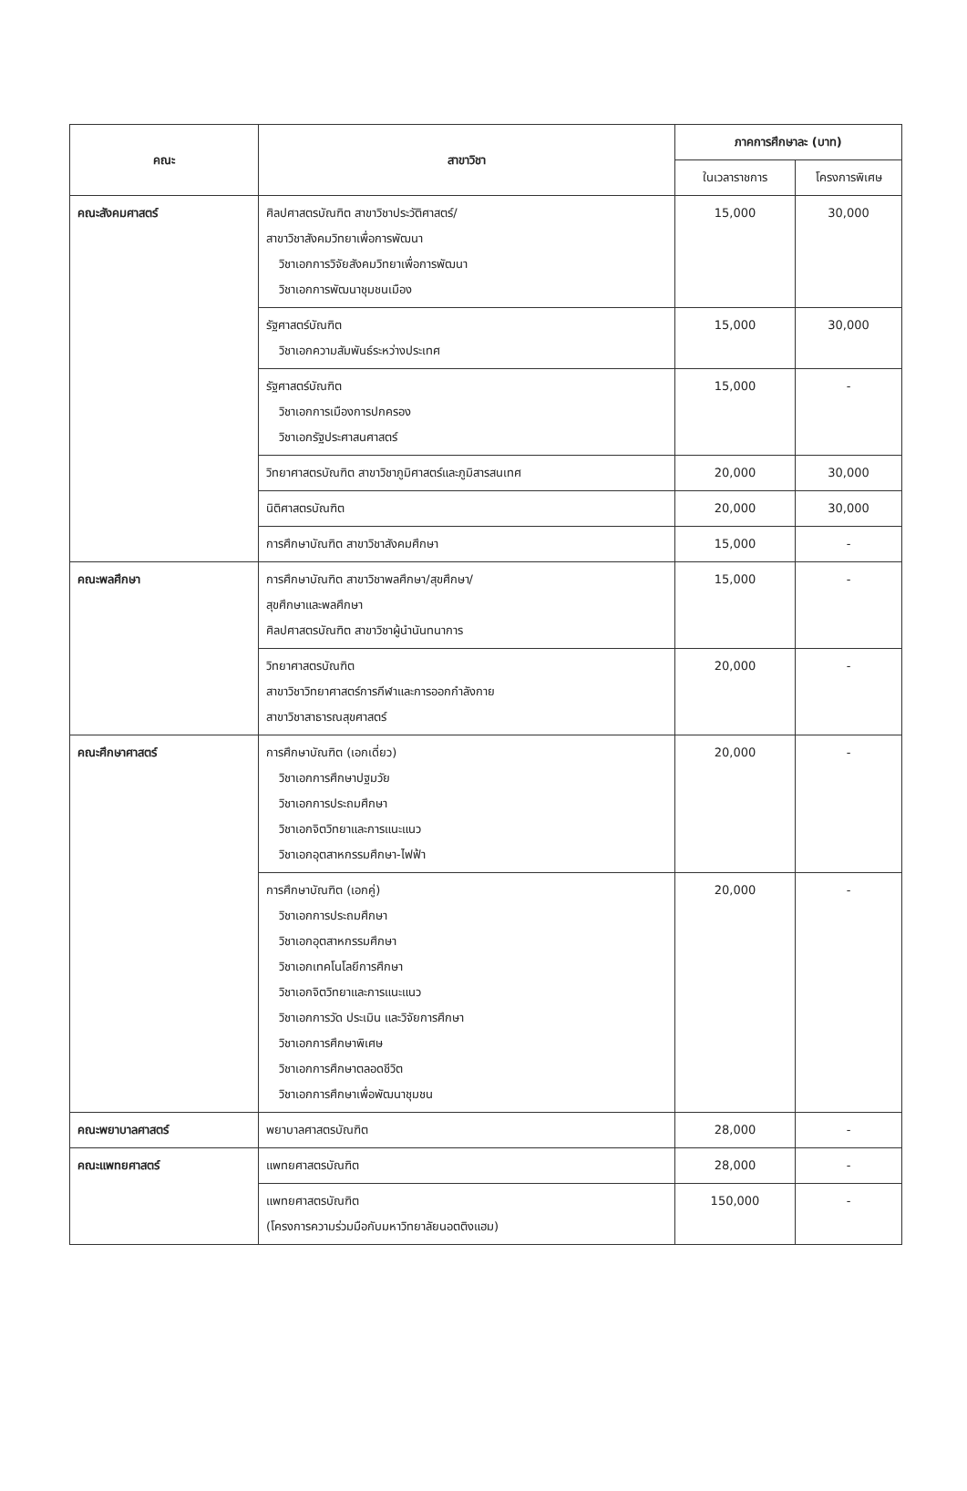| คณะ | สาขาวิชา | ภาคการศึกษาละ (บาท) | |
| --- | --- | --- | --- |
| | | ในเวลาราชการ | โครงการพิเศษ |
| คณะสังคมศาสตร์ | ศิลปศาสตรบัณฑิต สาขาวิชาประวัติศาสตร์/ สาขาวิชาสังคมวิทยาเพื่อการพัฒนา วิชาเอกการวิจัยสังคมวิทยาเพื่อการพัฒนา วิชาเอกการพัฒนาชุมชนเมือง | 15,000 | 30,000 |
| | รัฐศาสตร์บัณฑิต วิชาเอกความสัมพันธ์ระหว่างประเทศ | 15,000 | 30,000 |
| | รัฐศาสตร์บัณฑิต วิชาเอกการเมืองการปกครอง วิชาเอกรัฐประศาสนศาสตร์ | 15,000 | - |
| | วิทยาศาสตรบัณฑิต สาขาวิชาภูมิศาสตร์และภูมิสารสนเทศ | 20,000 | 30,000 |
| | นิติศาสตรบัณฑิต | 20,000 | 30,000 |
| | การศึกษาบัณฑิต สาขาวิชาสังคมศึกษา | 15,000 | - |
| คณะพลศึกษา | การศึกษาบัณฑิต สาขาวิชาพลศึกษา/สุขศึกษา/ สุขศึกษาและพลศึกษา ศิลปศาสตรบัณฑิต สาขาวิชาผู้นำนันทนาการ | 15,000 | - |
| | วิทยาศาสตรบัณฑิต สาขาวิชาวิทยาศาสตร์การกีฬาและการออกกำลังกาย สาขาวิชาสาธารณสุขศาสตร์ | 20,000 | - |
| คณะศึกษาศาสตร์ | การศึกษาบัณฑิต (เอกเดี่ยว) วิชาเอกการศึกษาปฐมวัย วิชาเอกการประถมศึกษา วิชาเอกจิตวิทยาและการแนะแนว วิชาเอกอุตสาหกรรมศึกษา-ไฟฟ้า | 20,000 | - |
| | การศึกษาบัณฑิต (เอกคู่) วิชาเอกการประถมศึกษา วิชาเอกอุตสาหกรรมศึกษา วิชาเอกเทคโนโลยีการศึกษา วิชาเอกจิตวิทยาและการแนะแนว วิชาเอกการวัด ประเมิน และวิจัยการศึกษา วิชาเอกการศึกษาพิเศษ วิชาเอกการศึกษาตลอดชีวิต วิชาเอกการศึกษาเพื่อพัฒนาชุมชน | 20,000 | - |
| คณะพยาบาลศาสตร์ | พยาบาลศาสตรบัณฑิต | 28,000 | - |
| คณะแพทยศาสตร์ | แพทยศาสตรบัณฑิต | 28,000 | - |
| | แพทยศาสตรบัณฑิต (โครงการความร่วมมือกับมหาวิทยาลัยนอตติงแฮม) | 150,000 | - |